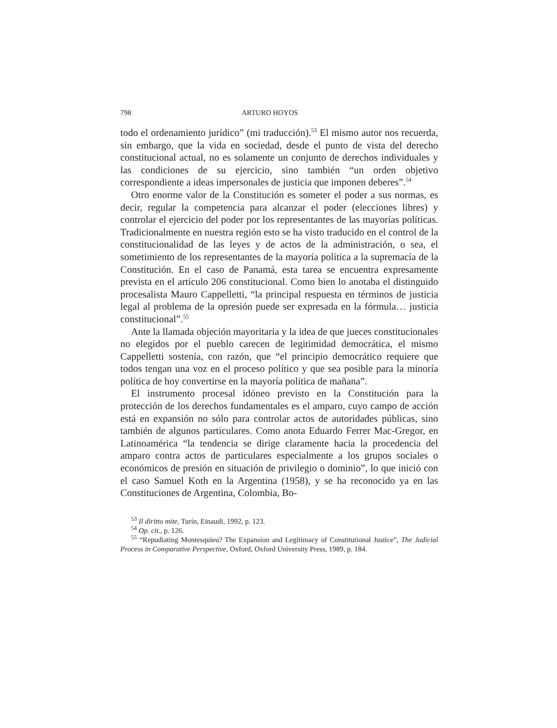798 ARTURO HOYOS
todo el ordenamiento jurídico” (mi traducción).<sup>53</sup> El mismo autor nos recuerda, sin embargo, que la vida en sociedad, desde el punto de vista del derecho constitucional actual, no es solamente un conjunto de derechos individuales y las condiciones de su ejercicio, sino también “un orden objetivo correspondiente a ideas impersonales de justicia que imponen deberes”.<sup>54</sup>
Otro enorme valor de la Constitución es someter el poder a sus normas, es decir, regular la competencia para alcanzar el poder (elecciones libres) y controlar el ejercicio del poder por los representantes de las mayorías políticas. Tradicionalmente en nuestra región esto se ha visto traducido en el control de la constitucionalidad de las leyes y de actos de la administración, o sea, el sometimiento de los representantes de la mayoría política a la supremacía de la Constitución. En el caso de Panamá, esta tarea se encuentra expresamente prevista en el artículo 206 constitucional. Como bien lo anotaba el distinguido procesalista Mauro Cappelletti, “la principal respuesta en términos de justicia legal al problema de la opresión puede ser expresada en la fórmula… justicia constitucional”.<sup>55</sup>
Ante la llamada objeción mayoritaria y la idea de que jueces constitucionales no elegidos por el pueblo carecen de legitimidad democrática, el mismo Cappelletti sostenía, con razón, que “el principio democrático requiere que todos tengan una voz en el proceso político y que sea posible para la minoría política de hoy convertirse en la mayoría política de mañana”.
El instrumento procesal idóneo previsto en la Constitución para la protección de los derechos fundamentales es el amparo, cuyo campo de acción está en expansión no sólo para controlar actos de autoridades públicas, sino también de algunos particulares. Como anota Eduardo Ferrer Mac-Gregor, en Latinoamérica “la tendencia se dirige claramente hacia la procedencia del amparo contra actos de particulares especialmente a los grupos sociales o económicos de presión en situación de privilegio o dominio”, lo que inició con el caso Samuel Koth en la Argentina (1958), y se ha reconocido ya en las Constituciones de Argentina, Colombia, Bo-
<sup>53</sup> Il diritto mite, Turín, Einaudi, 1992, p. 123.
<sup>54</sup> Op. cit., p. 126.
<sup>55</sup> “Repudiating Montesquieu? The Expansion and Legitimacy of Constitutional Justice”, The Judicial Process in Comparative Perspective, Oxford, Oxford University Press, 1989, p. 184.